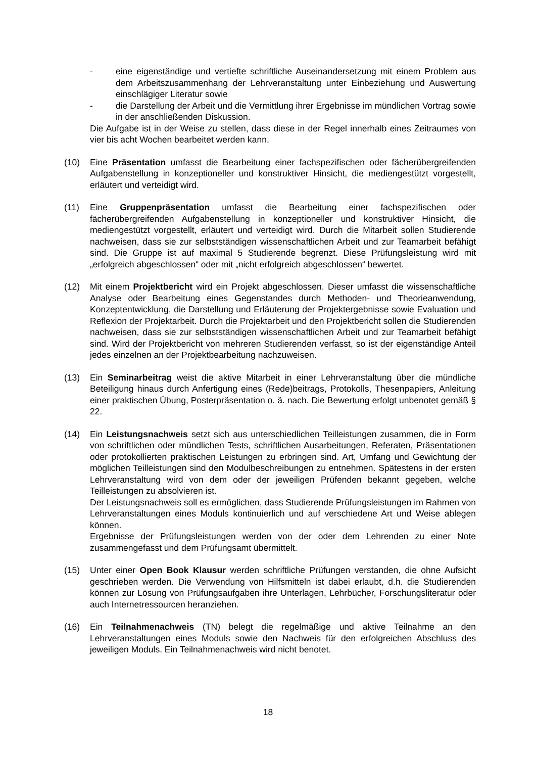- eine eigenständige und vertiefte schriftliche Auseinandersetzung mit einem Problem aus dem Arbeitszusammenhang der Lehrveranstaltung unter Einbeziehung und Auswertung einschlägiger Literatur sowie
- die Darstellung der Arbeit und die Vermittlung ihrer Ergebnisse im mündlichen Vortrag sowie in der anschließenden Diskussion.
Die Aufgabe ist in der Weise zu stellen, dass diese in der Regel innerhalb eines Zeitraumes von vier bis acht Wochen bearbeitet werden kann.
(10) Eine Präsentation umfasst die Bearbeitung einer fachspezifischen oder fächerübergreifenden Aufgabenstellung in konzeptioneller und konstruktiver Hinsicht, die mediengestützt vorgestellt, erläutert und verteidigt wird.
(11) Eine Gruppenpräsentation umfasst die Bearbeitung einer fachspezifischen oder fächerübergreifenden Aufgabenstellung in konzeptioneller und konstruktiver Hinsicht, die mediengestützt vorgestellt, erläutert und verteidigt wird. Durch die Mitarbeit sollen Studierende nachweisen, dass sie zur selbstständigen wissenschaftlichen Arbeit und zur Teamarbeit befähigt sind. Die Gruppe ist auf maximal 5 Studierende begrenzt. Diese Prüfungsleistung wird mit „erfolgreich abgeschlossen“ oder mit „nicht erfolgreich abgeschlossen“ bewertet.
(12) Mit einem Projektbericht wird ein Projekt abgeschlossen. Dieser umfasst die wissenschaftliche Analyse oder Bearbeitung eines Gegenstandes durch Methoden- und Theorieanwendung, Konzeptentwicklung, die Darstellung und Erläuterung der Projektergebnisse sowie Evaluation und Reflexion der Projektarbeit. Durch die Projektarbeit und den Projektbericht sollen die Studierenden nachweisen, dass sie zur selbstständigen wissenschaftlichen Arbeit und zur Teamarbeit befähigt sind. Wird der Projektbericht von mehreren Studierenden verfasst, so ist der eigenständige Anteil jedes einzelnen an der Projektbearbeitung nachzuweisen.
(13) Ein Seminarbeitrag weist die aktive Mitarbeit in einer Lehrveranstaltung über die mündliche Beteiligung hinaus durch Anfertigung eines (Rede)beitrags, Protokolls, Thesenpapiers, Anleitung einer praktischen Übung, Posterpräsentation o. ä. nach. Die Bewertung erfolgt unbenotet gemäß § 22.
(14) Ein Leistungsnachweis setzt sich aus unterschiedlichen Teilleistungen zusammen, die in Form von schriftlichen oder mündlichen Tests, schriftlichen Ausarbeitungen, Referaten, Präsentationen oder protokollierten praktischen Leistungen zu erbringen sind. Art, Umfang und Gewichtung der möglichen Teilleistungen sind den Modulbeschreibungen zu entnehmen. Spätestens in der ersten Lehrveranstaltung wird von dem oder der jeweiligen Prüfenden bekannt gegeben, welche Teilleistungen zu absolvieren ist.
Der Leistungsnachweis soll es ermöglichen, dass Studierende Prüfungsleistungen im Rahmen von Lehrveranstaltungen eines Moduls kontinuierlich und auf verschiedene Art und Weise ablegen können.
Ergebnisse der Prüfungsleistungen werden von der oder dem Lehrenden zu einer Note zusammengefasst und dem Prüfungsamt übermittelt.
(15) Unter einer Open Book Klausur werden schriftliche Prüfungen verstanden, die ohne Aufsicht geschrieben werden. Die Verwendung von Hilfsmitteln ist dabei erlaubt, d.h. die Studierenden können zur Lösung von Prüfungsaufgaben ihre Unterlagen, Lehrbücher, Forschungsliteratur oder auch Internetressourcen heranziehen.
(16) Ein Teilnahmenachweis (TN) belegt die regelmäßige und aktive Teilnahme an den Lehrveranstaltungen eines Moduls sowie den Nachweis für den erfolgreichen Abschluss des jeweiligen Moduls. Ein Teilnahmenachweis wird nicht benotet.
18